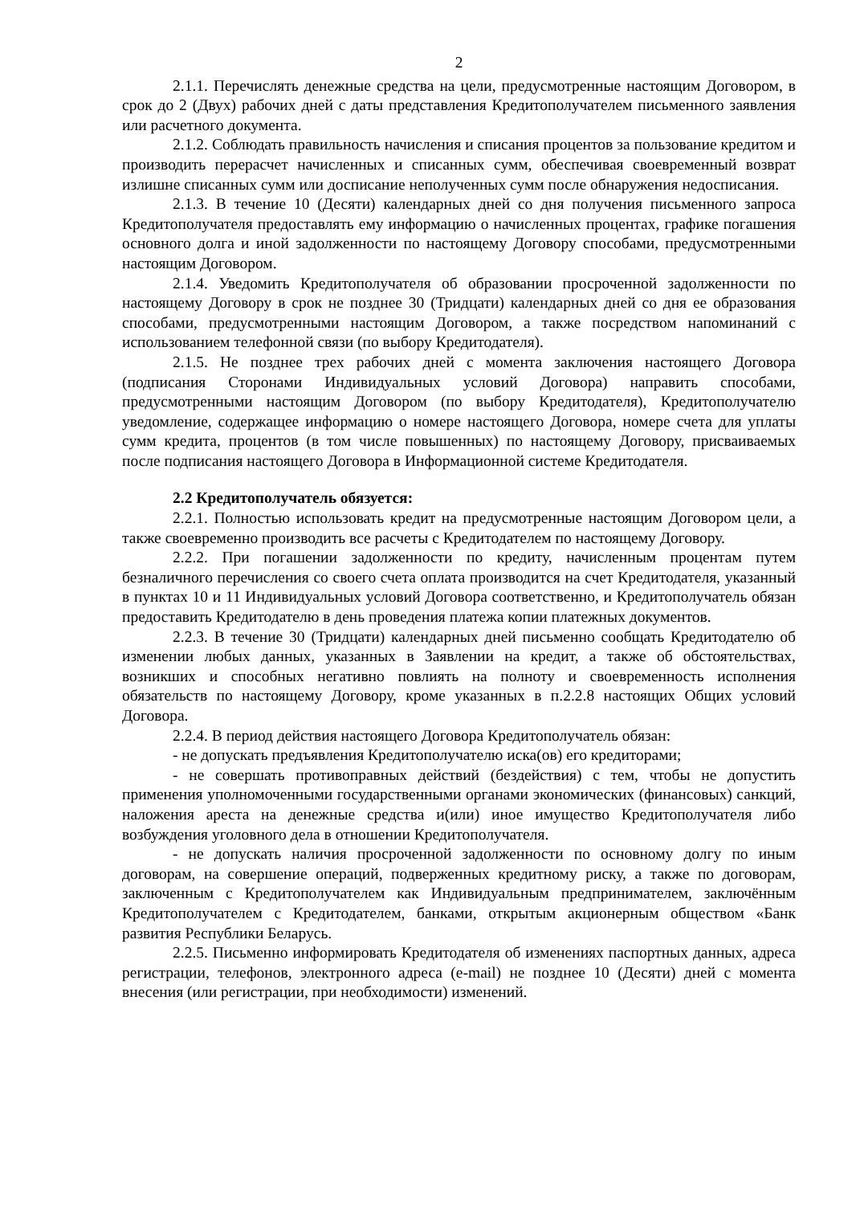2
2.1.1. Перечислять денежные средства на цели, предусмотренные настоящим Договором, в срок до 2 (Двух) рабочих дней с даты представления Кредитополучателем письменного заявления или расчетного документа.
2.1.2. Соблюдать правильность начисления и списания процентов за пользование кредитом и производить перерасчет начисленных и списанных сумм, обеспечивая своевременный возврат излишне списанных сумм или досписание неполученных сумм после обнаружения недосписания.
2.1.3. В течение 10 (Десяти) календарных дней со дня получения письменного запроса Кредитополучателя предоставлять ему информацию о начисленных процентах, графике погашения основного долга и иной задолженности по настоящему Договору способами, предусмотренными настоящим Договором.
2.1.4. Уведомить Кредитополучателя об образовании просроченной задолженности по настоящему Договору в срок не позднее 30 (Тридцати) календарных дней со дня ее образования способами, предусмотренными настоящим Договором, а также посредством напоминаний с использованием телефонной связи (по выбору Кредитодателя).
2.1.5. Не позднее трех рабочих дней с момента заключения настоящего Договора (подписания Сторонами Индивидуальных условий Договора) направить способами, предусмотренными настоящим Договором (по выбору Кредитодателя), Кредитополучателю уведомление, содержащее информацию о номере настоящего Договора, номере счета для уплаты сумм кредита, процентов (в том числе повышенных) по настоящему Договору, присваиваемых после подписания настоящего Договора в Информационной системе Кредитодателя.
2.2 Кредитополучатель обязуется:
2.2.1. Полностью использовать кредит на предусмотренные настоящим Договором цели, а также своевременно производить все расчеты с Кредитодателем по настоящему Договору.
2.2.2. При погашении задолженности по кредиту, начисленным процентам путем безналичного перечисления со своего счета оплата производится на счет Кредитодателя, указанный в пунктах 10 и 11 Индивидуальных условий Договора соответственно, и Кредитополучатель обязан предоставить Кредитодателю в день проведения платежа копии платежных документов.
2.2.3. В течение 30 (Тридцати) календарных дней письменно сообщать Кредитодателю об изменении любых данных, указанных в Заявлении на кредит, а также об обстоятельствах, возникших и способных негативно повлиять на полноту и своевременность исполнения обязательств по настоящему Договору, кроме указанных в п.2.2.8 настоящих Общих условий Договора.
2.2.4. В период действия настоящего Договора Кредитополучатель обязан:
- не допускать предъявления Кредитополучателю иска(ов) его кредиторами;
- не совершать противоправных действий (бездействия) с тем, чтобы не допустить применения уполномоченными государственными органами экономических (финансовых) санкций, наложения ареста на денежные средства и(или) иное имущество Кредитополучателя либо возбуждения уголовного дела в отношении Кредитополучателя.
- не допускать наличия просроченной задолженности по основному долгу по иным договорам, на совершение операций, подверженных кредитному риску, а также по договорам, заключенным с Кредитополучателем как Индивидуальным предпринимателем, заключённым Кредитополучателем с Кредитодателем, банками, открытым акционерным обществом «Банк развития Республики Беларусь.
2.2.5. Письменно информировать Кредитодателя об изменениях паспортных данных, адреса регистрации, телефонов, электронного адреса (e-mail) не позднее 10 (Десяти) дней с момента внесения (или регистрации, при необходимости) изменений.